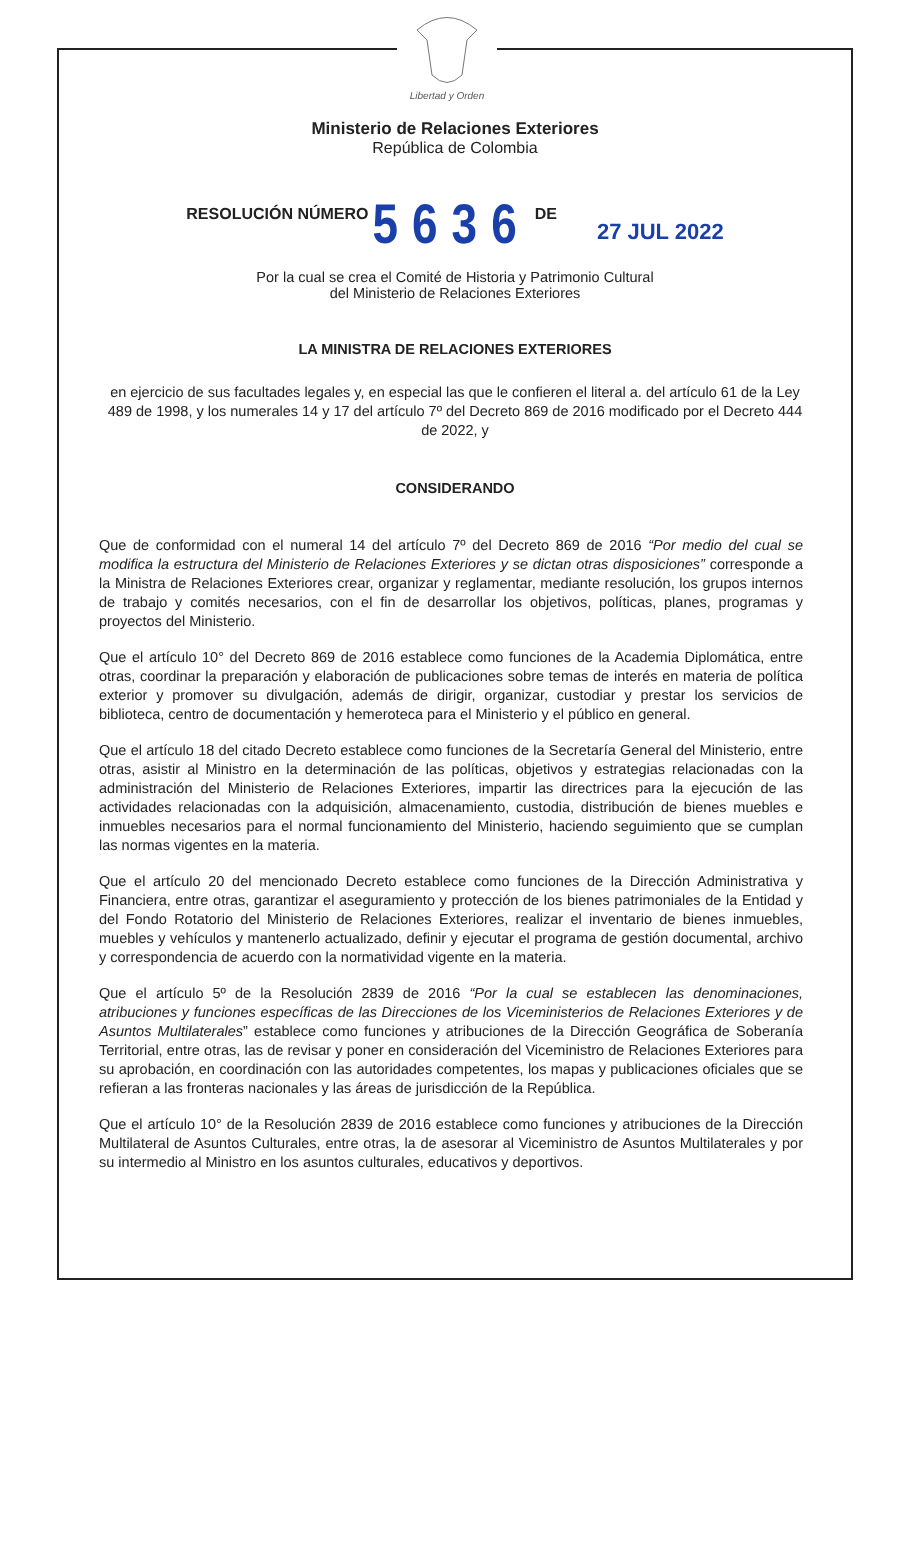Libertad y Orden
Ministerio de Relaciones Exteriores
República de Colombia
RESOLUCIÓN NÚMERO 5636 DE 27 JUL 2022
Por la cual se crea el Comité de Historia y Patrimonio Cultural
del Ministerio de Relaciones Exteriores
LA MINISTRA DE RELACIONES EXTERIORES
en ejercicio de sus facultades legales y, en especial las que le confieren el literal a. del artículo 61 de la Ley 489 de 1998, y los numerales 14 y 17 del artículo 7º del Decreto 869 de 2016 modificado por el Decreto 444 de 2022, y
CONSIDERANDO
Que de conformidad con el numeral 14 del artículo 7º del Decreto 869 de 2016 “Por medio del cual se modifica la estructura del Ministerio de Relaciones Exteriores y se dictan otras disposiciones” corresponde a la Ministra de Relaciones Exteriores crear, organizar y reglamentar, mediante resolución, los grupos internos de trabajo y comités necesarios, con el fin de desarrollar los objetivos, políticas, planes, programas y proyectos del Ministerio.
Que el artículo 10° del Decreto 869 de 2016 establece como funciones de la Academia Diplomática, entre otras, coordinar la preparación y elaboración de publicaciones sobre temas de interés en materia de política exterior y promover su divulgación, además de dirigir, organizar, custodiar y prestar los servicios de biblioteca, centro de documentación y hemeroteca para el Ministerio y el público en general.
Que el artículo 18 del citado Decreto establece como funciones de la Secretaría General del Ministerio, entre otras, asistir al Ministro en la determinación de las políticas, objetivos y estrategias relacionadas con la administración del Ministerio de Relaciones Exteriores, impartir las directrices para la ejecución de las actividades relacionadas con la adquisición, almacenamiento, custodia, distribución de bienes muebles e inmuebles necesarios para el normal funcionamiento del Ministerio, haciendo seguimiento que se cumplan las normas vigentes en la materia.
Que el artículo 20 del mencionado Decreto establece como funciones de la Dirección Administrativa y Financiera, entre otras, garantizar el aseguramiento y protección de los bienes patrimoniales de la Entidad y del Fondo Rotatorio del Ministerio de Relaciones Exteriores, realizar el inventario de bienes inmuebles, muebles y vehículos y mantenerlo actualizado, definir y ejecutar el programa de gestión documental, archivo y correspondencia de acuerdo con la normatividad vigente en la materia.
Que el artículo 5º de la Resolución 2839 de 2016 “Por la cual se establecen las denominaciones, atribuciones y funciones específicas de las Direcciones de los Viceministerios de Relaciones Exteriores y de Asuntos Multilaterales” establece como funciones y atribuciones de la Dirección Geográfica de Soberanía Territorial, entre otras, las de revisar y poner en consideración del Viceministro de Relaciones Exteriores para su aprobación, en coordinación con las autoridades competentes, los mapas y publicaciones oficiales que se refieran a las fronteras nacionales y las áreas de jurisdicción de la República.
Que el artículo 10° de la Resolución 2839 de 2016 establece como funciones y atribuciones de la Dirección Multilateral de Asuntos Culturales, entre otras, la de asesorar al Viceministro de Asuntos Multilaterales y por su intermedio al Ministro en los asuntos culturales, educativos y deportivos.